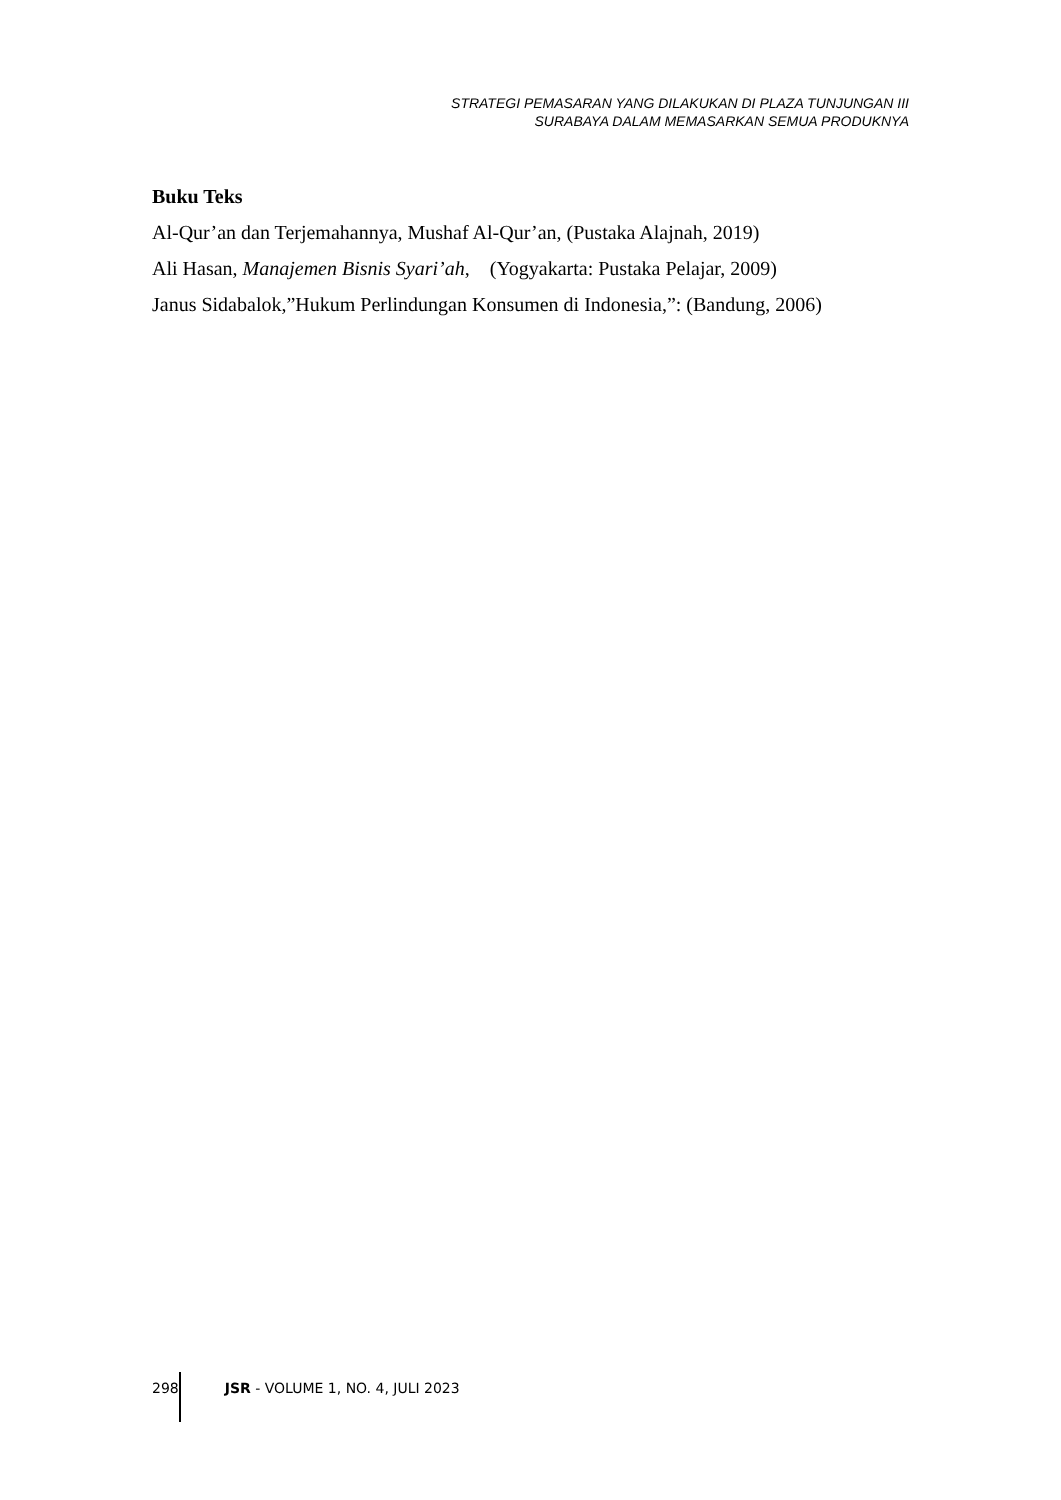STRATEGI PEMASARAN YANG DILAKUKAN DI PLAZA TUNJUNGAN III
SURABAYA DALAM MEMASARKAN SEMUA PRODUKNYA
Buku Teks
Al-Qur’an dan Terjemahannya, Mushaf Al-Qur’an, (Pustaka Alajnah, 2019)
Ali Hasan, Manajemen Bisnis Syari’ah, (Yogyakarta: Pustaka Pelajar, 2009)
Janus Sidabalok,”Hukum Perlindungan Konsumen di Indonesia,”: (Bandung, 2006)
298 JSR - VOLUME 1, NO. 4, JULI 2023